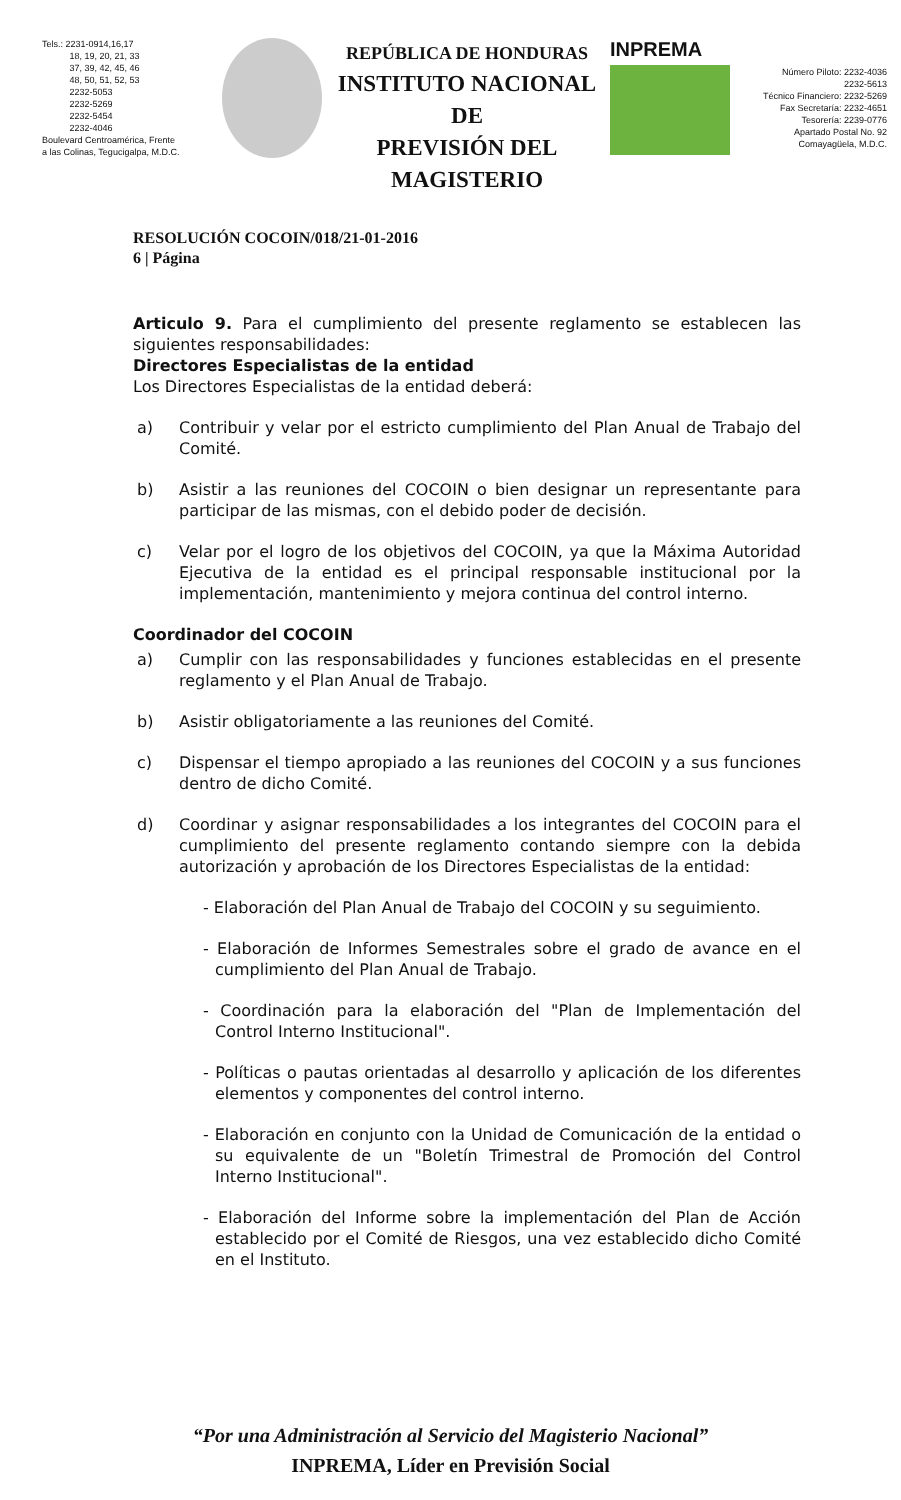Tels.: 2231-0914,16,17
18, 19, 20, 21, 33
37, 39, 42, 45, 46
48, 50, 51, 52, 53
2232-5053
2232-5269
2232-5454
2232-4046
Boulevard Centroamérica, Frente
a las Colinas, Tegucigalpa, M.D.C.
REPÚBLICA DE HONDURAS
INSTITUTO NACIONAL
DE
PREVISIÓN DEL MAGISTERIO
INPREMA
Número Piloto: 2232-4036
2232-5613
Técnico Financiero: 2232-5269
Fax Secretaría: 2232-4651
Tesorería: 2239-0776
Apartado Postal No. 92
Comayagüela, M.D.C.
RESOLUCIÓN COCOIN/018/21-01-2016
6 | Página
Articulo 9. Para el cumplimiento del presente reglamento se establecen las siguientes responsabilidades:
Directores Especialistas de la entidad
Los Directores Especialistas de la entidad deberá:
a) Contribuir y velar por el estricto cumplimiento del Plan Anual de Trabajo del Comité.
b) Asistir a las reuniones del COCOIN o bien designar un representante para participar de las mismas, con el debido poder de decisión.
c) Velar por el logro de los objetivos del COCOIN, ya que la Máxima Autoridad Ejecutiva de la entidad es el principal responsable institucional por la implementación, mantenimiento y mejora continua del control interno.
Coordinador del COCOIN
a) Cumplir con las responsabilidades y funciones establecidas en el presente reglamento y el Plan Anual de Trabajo.
b) Asistir obligatoriamente a las reuniones del Comité.
c) Dispensar el tiempo apropiado a las reuniones del COCOIN y a sus funciones dentro de dicho Comité.
d) Coordinar y asignar responsabilidades a los integrantes del COCOIN para el cumplimiento del presente reglamento contando siempre con la debida autorización y aprobación de los Directores Especialistas de la entidad:
- Elaboración del Plan Anual de Trabajo del COCOIN y su seguimiento.
- Elaboración de Informes Semestrales sobre el grado de avance en el cumplimiento del Plan Anual de Trabajo.
- Coordinación para la elaboración del "Plan de Implementación del Control Interno Institucional".
- Políticas o pautas orientadas al desarrollo y aplicación de los diferentes elementos y componentes del control interno.
- Elaboración en conjunto con la Unidad de Comunicación de la entidad o su equivalente de un "Boletín Trimestral de Promoción del Control Interno Institucional".
- Elaboración del Informe sobre la implementación del Plan de Acción establecido por el Comité de Riesgos, una vez establecido dicho Comité en el Instituto.
“Por una Administración al Servicio del Magisterio Nacional”
INPREMA, Líder en Previsión Social